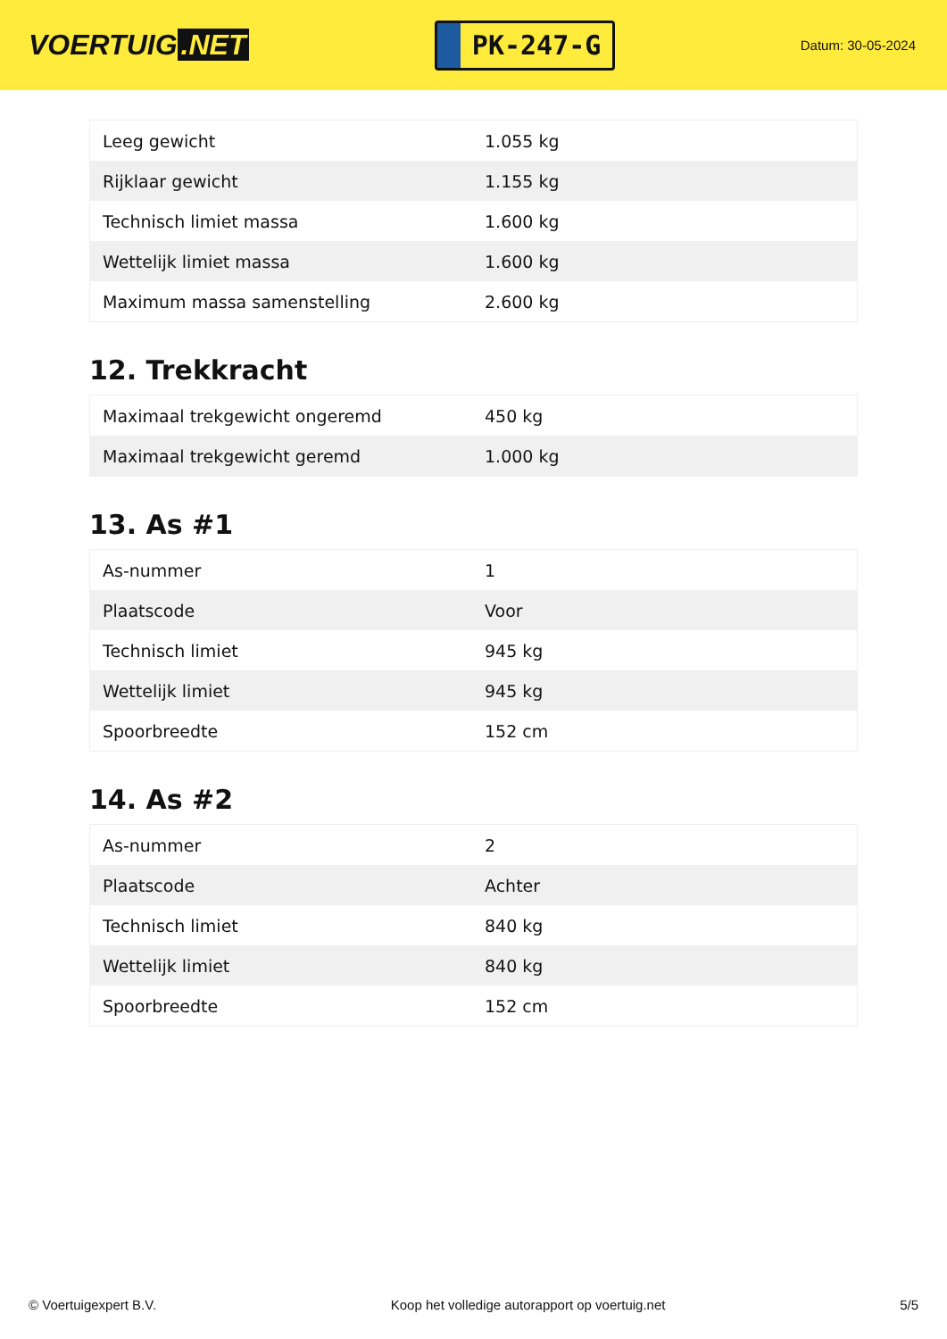VOERTUIG.NET
PK-247-G
Datum: 30-05-2024
| Leeg gewicht | 1.055 kg |
| Rijklaar gewicht | 1.155 kg |
| Technisch limiet massa | 1.600 kg |
| Wettelijk limiet massa | 1.600 kg |
| Maximum massa samenstelling | 2.600 kg |
12. Trekkracht
| Maximaal trekgewicht ongeremd | 450 kg |
| Maximaal trekgewicht geremd | 1.000 kg |
13. As #1
| As-nummer | 1 |
| Plaatscode | Voor |
| Technisch limiet | 945 kg |
| Wettelijk limiet | 945 kg |
| Spoorbreedte | 152 cm |
14. As #2
| As-nummer | 2 |
| Plaatscode | Achter |
| Technisch limiet | 840 kg |
| Wettelijk limiet | 840 kg |
| Spoorbreedte | 152 cm |
© Voertuigexpert B.V. Koop het volledige autorapport op voertuig.net 5/5